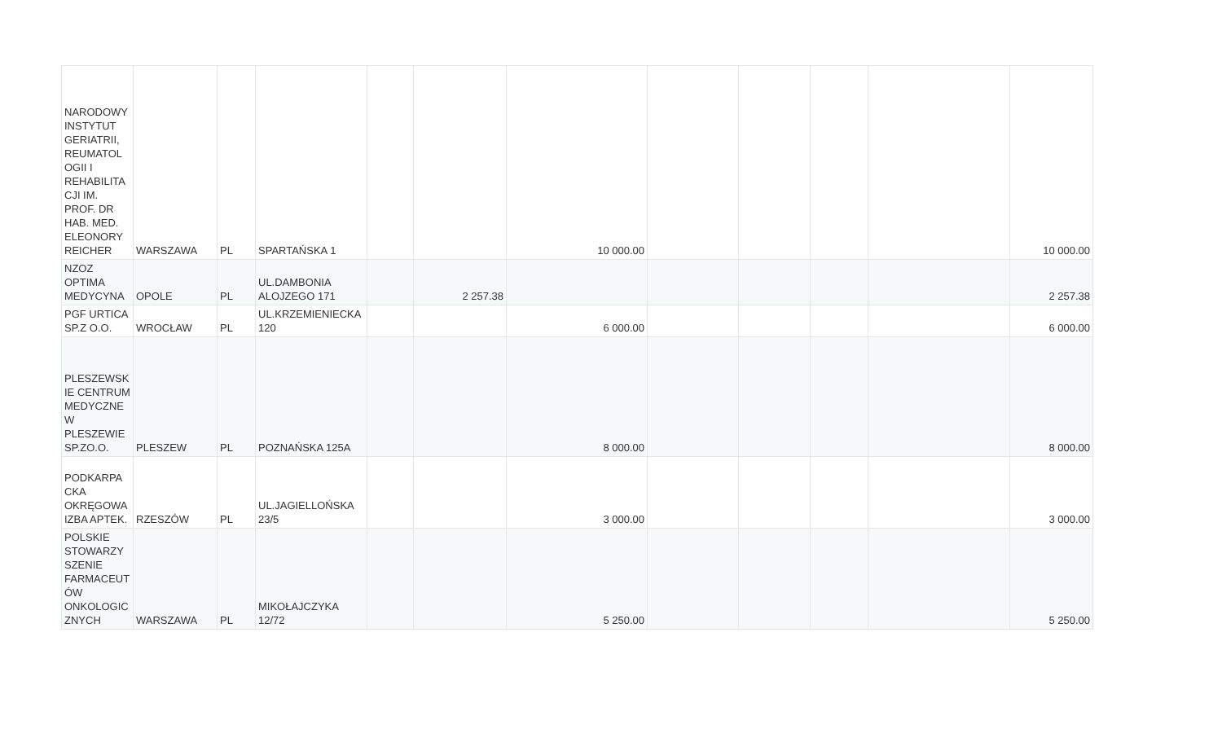| NARODOWY INSTYTUT GERIATRII, REUMATOL OGII I REHABILITA CJI IM. PROF. DR HAB. MED. ELEONORY REICHER | WARSZAWA | PL | SPARTAŃSKA 1 | | | 10 000.00 | | | | | 10 000.00 |
| NZOZ OPTIMA MEDYCYNA | OPOLE | PL | UL.DAMBONIA ALOJZEGO 171 | | 2 257.38 | | | | | | 2 257.38 |
| PGF URTICA SP.Z O.O. | WROCŁAW | PL | UL.KRZEMIENIECKA 120 | | | 6 000.00 | | | | | 6 000.00 |
| PLESZEWSK IE CENTRUM MEDYCZNE W PLESZEWIE SP.ZO.O. | PLESZEW | PL | POZNAŃSKA 125A | | | 8 000.00 | | | | | 8 000.00 |
| PODKARPA CKA OKRĘGOWA IZBA APTEK. | RZESZÓW | PL | UL.JAGIELLOŃSKA 23/5 | | | 3 000.00 | | | | | 3 000.00 |
| POLSKIE STOWARZY SZENIE FARMACEUT ÓW ONKOLOGIC ZNYCH | WARSZAWA | PL | MIKOŁAJCZYKA 12/72 | | | 5 250.00 | | | | | 5 250.00 |